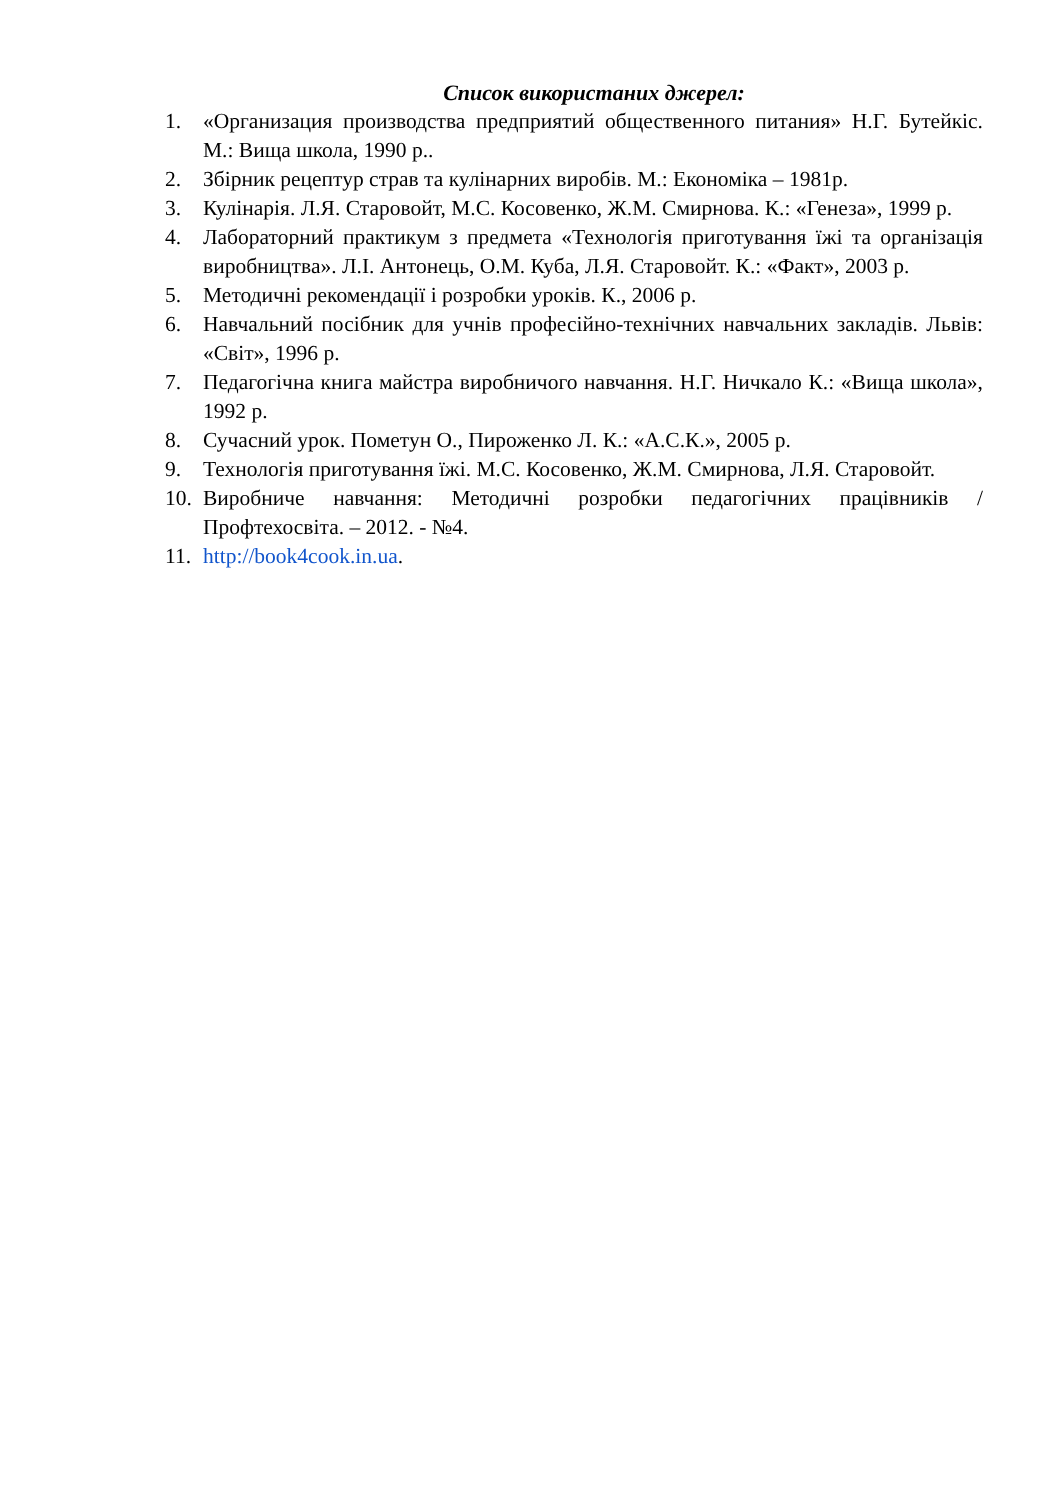Список використаних джерел:
1. «Организация производства предприятий общественного питания» Н.Г. Бутейкіс. М.: Вища школа, 1990 р..
2. Збірник рецептур страв та кулінарних виробів. М.: Економіка – 1981р.
3. Кулінарія. Л.Я. Старовойт, М.С. Косовенко, Ж.М. Смирнова. К.: «Генеза», 1999 р.
4. Лабораторний практикум з предмета «Технологія приготування їжі та організація виробництва». Л.І. Антонець, О.М. Куба, Л.Я. Старовойт. К.: «Факт», 2003 р.
5. Методичні рекомендації і розробки уроків. К., 2006 р.
6. Навчальний посібник для учнів професійно-технічних навчальних закладів. Львів: «Світ», 1996 р.
7. Педагогічна книга майстра виробничого навчання. Н.Г. Ничкало К.: «Вища школа», 1992 р.
8. Сучасний урок. Пометун О., Пироженко Л. К.: «А.С.К.», 2005 р.
9. Технологія приготування їжі. М.С. Косовенко, Ж.М. Смирнова, Л.Я. Старовойт.
10. Виробниче навчання: Методичні розробки педагогічних працівників / Профтехосвіта. – 2012. - №4.
11. http://book4cook.in.ua.